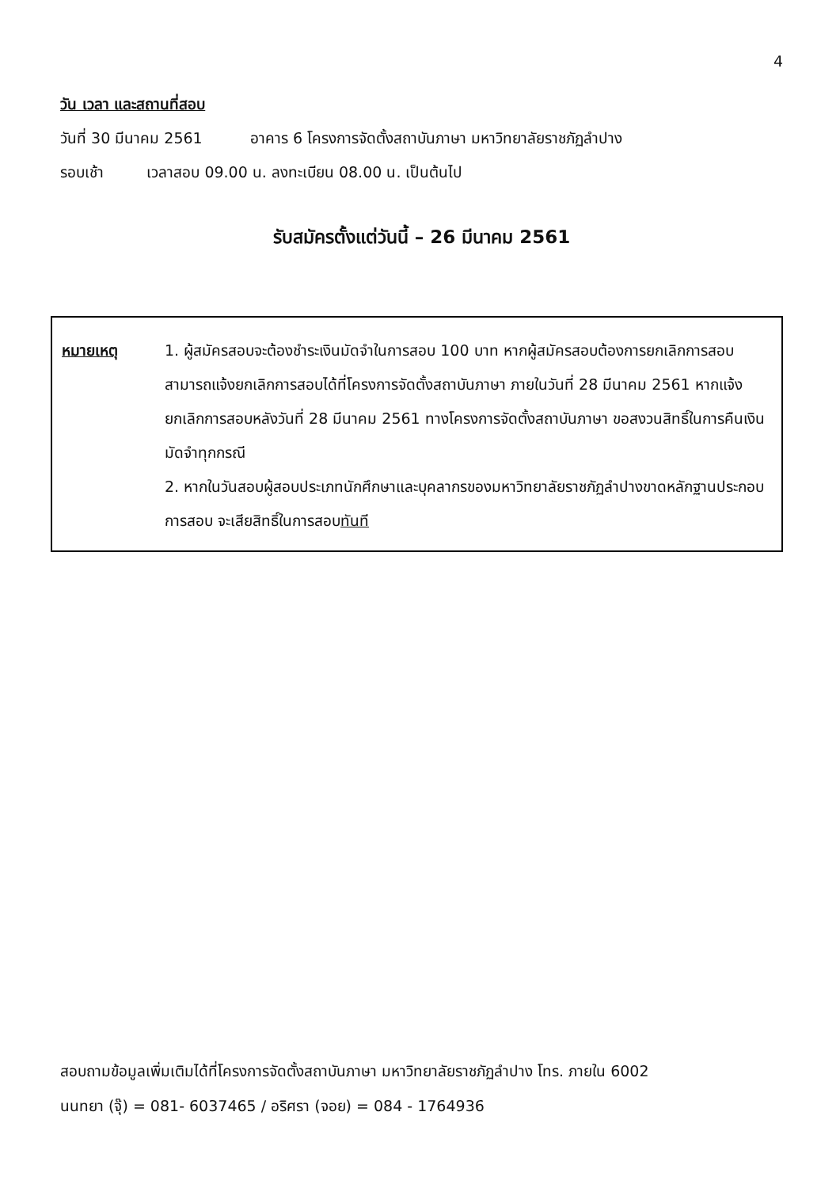4
วัน เวลา และสถานที่สอบ
วันที่ 30 มีนาคม 2561 อาคาร 6 โครงการจัดตั้งสถาบันภาษา มหาวิทยาลัยราชภัฏลำปาง
รอบเช้า เวลาสอบ 09.00 น. ลงทะเบียน 08.00 น. เป็นต้นไป
รับสมัครตั้งแต่วันนี้ – 26 มีนาคม 2561
หมายเหตุ 1. ผู้สมัครสอบจะต้องชำระเงินมัดจำในการสอบ 100 บาท หากผู้สมัครสอบต้องการยกเลิกการสอบ สามารถแจ้งยกเลิกการสอบได้ที่โครงการจัดตั้งสถาบันภาษา ภายในวันที่ 28 มีนาคม 2561 หากแจ้งยกเลิกการสอบหลังวันที่ 28 มีนาคม 2561 ทางโครงการจัดตั้งสถาบันภาษา ขอสงวนสิทธิ์ในการคืนเงินมัดจำทุกกรณี
2. หากในวันสอบผู้สอบประเภทนักศึกษาและบุคลากรของมหาวิทยาลัยราชภัฏลำปางขาดหลักฐานประกอบการสอบ จะเสียสิทธิ์ในการสอบทันที
สอบถามข้อมูลเพิ่มเติมได้ที่โครงการจัดตั้งสถาบันภาษา มหาวิทยาลัยราชภัฏลำปาง โทร. ภายใน 6002
นนทยา (จุ๊) = 081- 6037465 / อริศรา (จอย) = 084 - 1764936